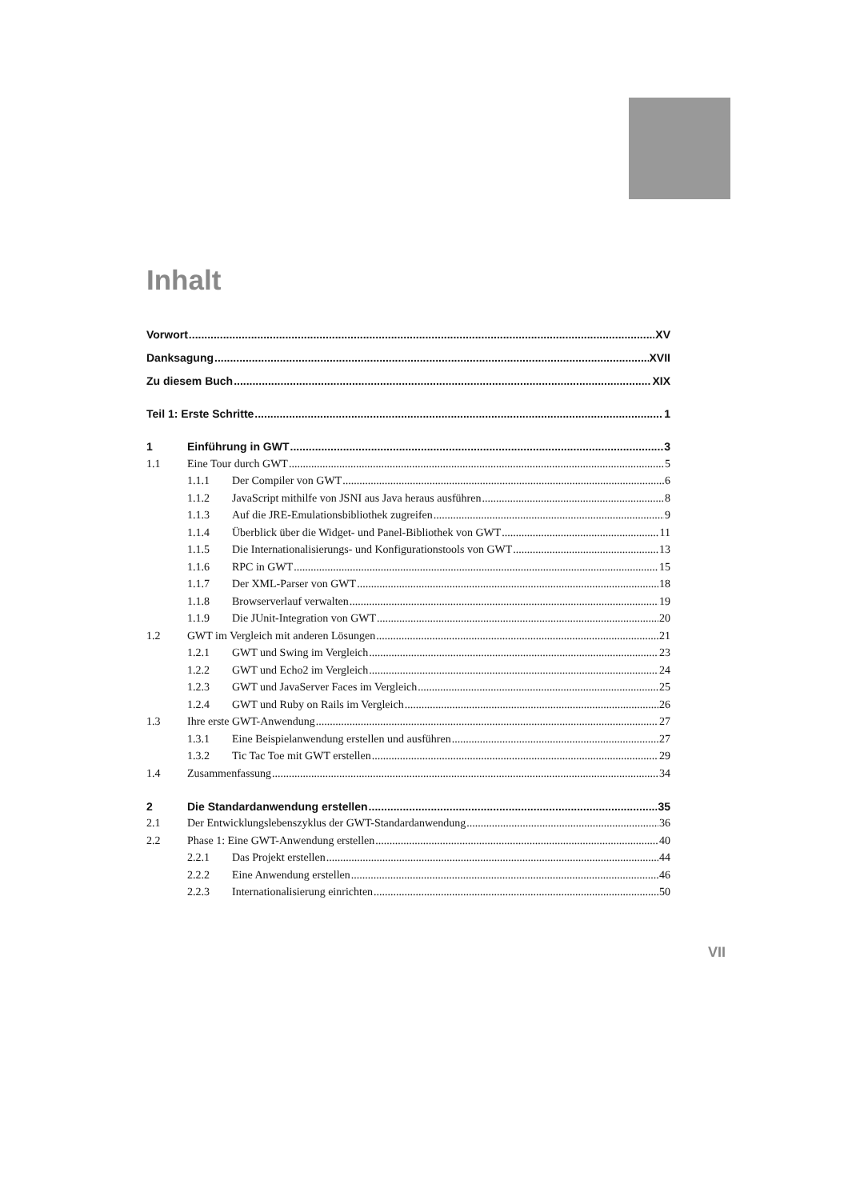Inhalt
Vorwort XV
Danksagung XVII
Zu diesem Buch XIX
Teil 1: Erste Schritte 1
1 Einführung in GWT 3
1.1 Eine Tour durch GWT 5
1.1.1 Der Compiler von GWT 6
1.1.2 JavaScript mithilfe von JSNI aus Java heraus ausführen 8
1.1.3 Auf die JRE-Emulationsbibliothek zugreifen 9
1.1.4 Überblick über die Widget- und Panel-Bibliothek von GWT 11
1.1.5 Die Internationalisierungs- und Konfigurationstools von GWT 13
1.1.6 RPC in GWT 15
1.1.7 Der XML-Parser von GWT 18
1.1.8 Browserverlauf verwalten 19
1.1.9 Die JUnit-Integration von GWT 20
1.2 GWT im Vergleich mit anderen Lösungen 21
1.2.1 GWT und Swing im Vergleich 23
1.2.2 GWT und Echo2 im Vergleich 24
1.2.3 GWT und JavaServer Faces im Vergleich 25
1.2.4 GWT und Ruby on Rails im Vergleich 26
1.3 Ihre erste GWT-Anwendung 27
1.3.1 Eine Beispielanwendung erstellen und ausführen 27
1.3.2 Tic Tac Toe mit GWT erstellen 29
1.4 Zusammenfassung 34
2 Die Standardanwendung erstellen 35
2.1 Der Entwicklungslebenszyklus der GWT-Standardanwendung 36
2.2 Phase 1: Eine GWT-Anwendung erstellen 40
2.2.1 Das Projekt erstellen 44
2.2.2 Eine Anwendung erstellen 46
2.2.3 Internationalisierung einrichten 50
VII